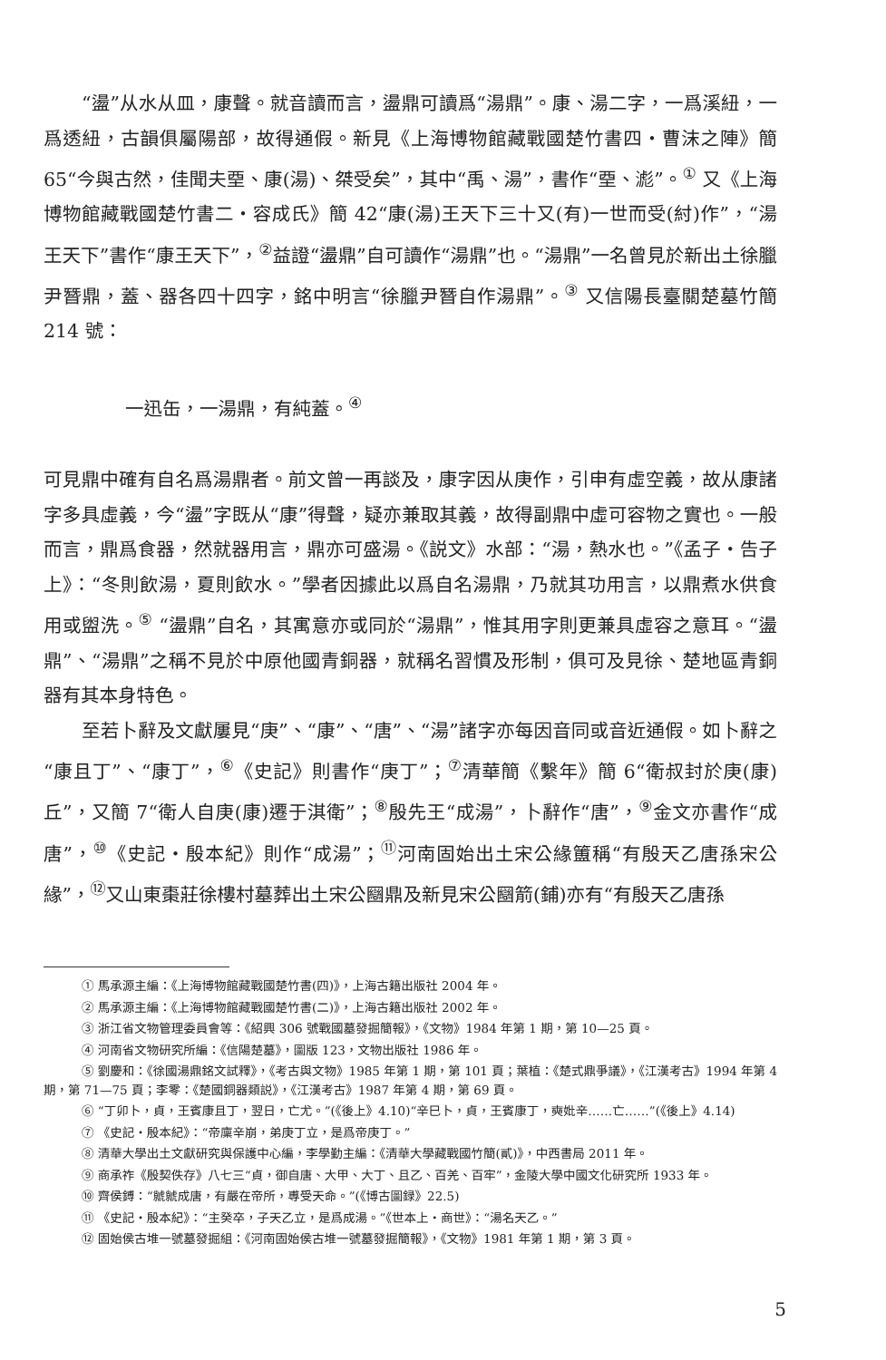“盪”从水从皿，康聲。就音讀而言，盪鼎可讀爲“湯鼎”。康、湯二字，一爲溪紐，一爲透紐，古韻俱屬陽部，故得通假。新見《上海博物館藏戰國楚竹書四・曹沫之陣》簡 65“今與古然，佳聞夫垔、康(湯)、桀受矣”，其中“禹、湯”，書作“垔、滮”。<sup>①</sup> 又《上海博物館藏戰國楚竹書二・容成氏》簡 42“康(湯)王天下三十又(有)一世而受(紂)作”，“湯王天下”書作“康王天下”，<sup>②</sup>益證“盪鼎”自可讀作“湯鼎”也。“湯鼎”一名曾見於新出土徐臘尹朁鼎，蓋、器各四十四字，銘中明言“徐臘尹朁自作湯鼎”。<sup>③</sup> 又信陽長臺關楚墓竹簡 214 號：
一迅缶，一湯鼎，有純蓋。<sup>④</sup>
可見鼎中確有自名爲湯鼎者。前文曾一再談及，康字因从庚作，引申有虛空義，故从康諸字多具虛義，今“盪”字既从“康”得聲，疑亦兼取其義，故得副鼎中虛可容物之實也。一般而言，鼎爲食器，然就器用言，鼎亦可盛湯。《説文》水部：“湯，熱水也。”《孟子・告子上》：“冬則飲湯，夏則飲水。”學者因據此以爲自名湯鼎，乃就其功用言，以鼎煮水供食用或盥洗。<sup>⑤</sup> “盪鼎”自名，其寓意亦或同於“湯鼎”，惟其用字則更兼具虛容之意耳。“盪鼎”、“湯鼎”之稱不見於中原他國青銅器，就稱名習慣及形制，俱可及見徐、楚地區青銅器有其本身特色。
至若卜辭及文獻屢見“庚”、“康”、“唐”、“湯”諸字亦每因音同或音近通假。如卜辭之“康且丁”、“康丁”，<sup>⑥</sup>《史記》則書作“庚丁”；<sup>⑦</sup>清華簡《繫年》簡 6“衛叔封於庚(康)丘”，又簡 7“衛人自庚(康)遷于淇衛”；<sup>⑧</sup>殷先王“成湯”，卜辭作“唐”，<sup>⑨</sup>金文亦書作“成唐”，<sup>⑩</sup>《史記・殷本紀》則作“成湯”；<sup>⑪</sup>河南固始出土宋公緣簠稱“有殷天乙唐孫宋公緣”，<sup>⑫</sup>又山東棗莊徐樓村墓葬出土宋公圝鼎及新見宋公圝箭(鋪)亦有“有殷天乙唐孫
① 馬承源主編：《上海博物館藏戰國楚竹書(四)》，上海古籍出版社 2004 年。
② 馬承源主編：《上海博物館藏戰國楚竹書(二)》，上海古籍出版社 2002 年。
③ 浙江省文物管理委員會等：《紹興 306 號戰國墓發掘簡報》，《文物》1984 年第 1 期，第 10—25 頁。
④ 河南省文物研究所編：《信陽楚墓》，圖版 123，文物出版社 1986 年。
⑤ 劉慶和：《徐國湯鼎銘文試釋》，《考古與文物》1985 年第 1 期，第 101 頁；葉植：《楚式鼎爭議》，《江漢考古》1994 年第 4 期，第 71—75 頁；李零：《楚國銅器類説》，《江漢考古》1987 年第 4 期，第 69 頁。
⑥ “丁卯卜，貞，王賓康且丁，翌日，亡尤。”(《後上》4.10)“辛巳卜，貞，王賓康丁，奭妣辛……亡……”(《後上》4.14)
⑦ 《史記・殷本紀》：“帝廩辛崩，弟庚丁立，是爲帝庚丁。”
⑧ 清華大學出土文獻研究與保護中心編，李學勤主編：《清華大學藏戰國竹簡(貳)》，中西書局 2011 年。
⑨ 商承祚《殷契佚存》八七三“貞，御自唐、大甲、大丁、且乙、百羌、百牢”，金陵大學中國文化研究所 1933 年。
⑩ 齊侯鎛：“虩虩成唐，有嚴在帝所，尃受天命。”(《博古圖録》22.5)
⑪ 《史記・殷本紀》：“主癸卒，子天乙立，是爲成湯。”《世本上・商世》：“湯名天乙。”
⑫ 固始侯古堆一號墓發掘組：《河南固始侯古堆一號墓發掘簡報》，《文物》1981 年第 1 期，第 3 頁。
5